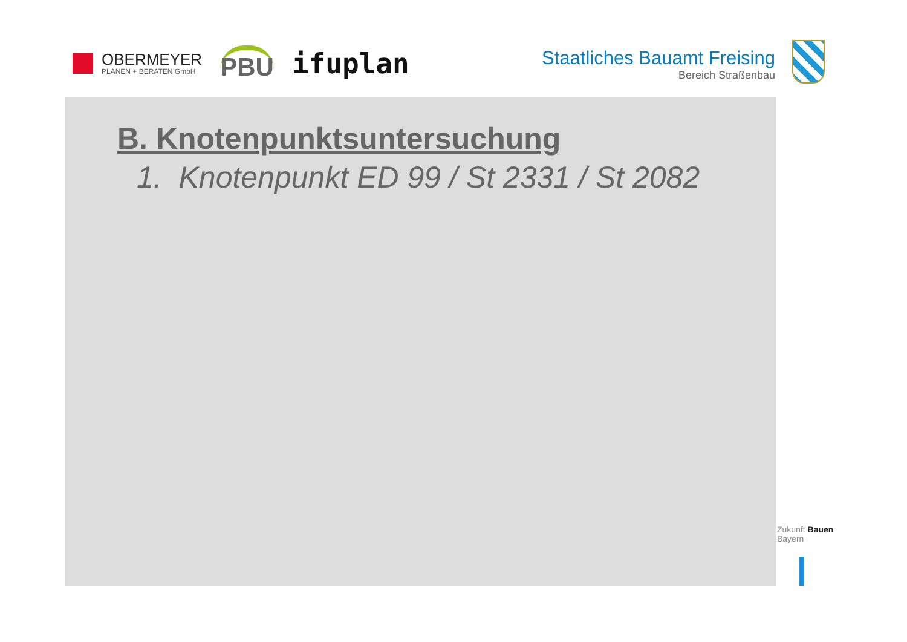OBERMEYER
PLANEN + BERATEN GmbH
PBU
ifuplan
Staatliches Bauamt Freising
Bereich Straßenbau
B. Knotenpunktsuntersuchung
1. Knotenpunkt ED 99 / St 2331 / St 2082
Zukunft Bauen
Bayern